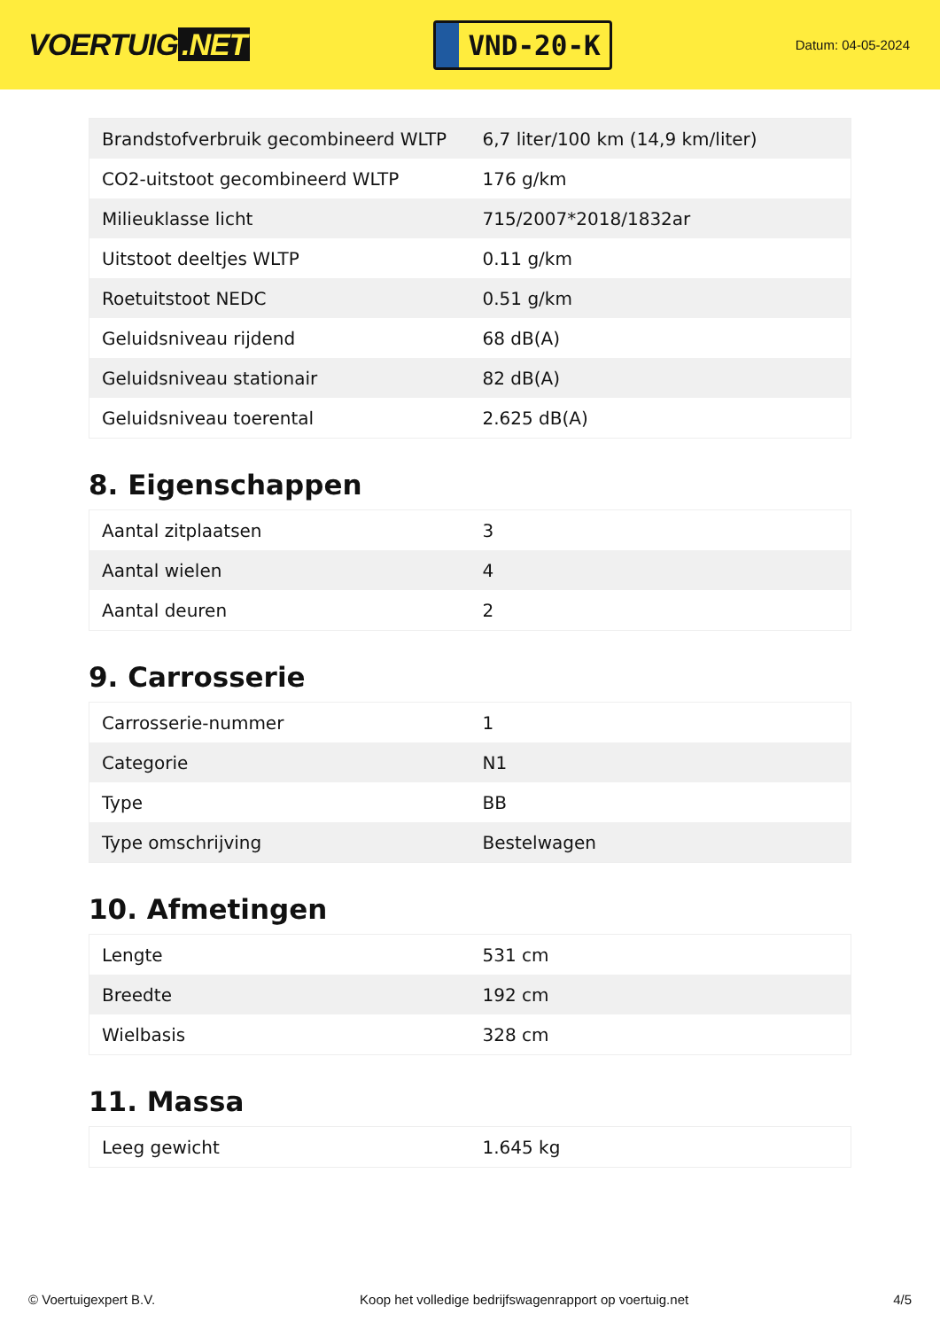VOERTUIG.NET
VND-20-K
Datum: 04-05-2024
| Brandstofverbruik gecombineerd WLTP | 6,7 liter/100 km (14,9 km/liter) |
| CO2-uitstoot gecombineerd WLTP | 176 g/km |
| Milieuklasse licht | 715/2007*2018/1832ar |
| Uitstoot deeltjes WLTP | 0.11 g/km |
| Roetuitstoot NEDC | 0.51 g/km |
| Geluidsniveau rijdend | 68 dB(A) |
| Geluidsniveau stationair | 82 dB(A) |
| Geluidsniveau toerental | 2.625 dB(A) |
8. Eigenschappen
| Aantal zitplaatsen | 3 |
| Aantal wielen | 4 |
| Aantal deuren | 2 |
9. Carrosserie
| Carrosserie-nummer | 1 |
| Categorie | N1 |
| Type | BB |
| Type omschrijving | Bestelwagen |
10. Afmetingen
| Lengte | 531 cm |
| Breedte | 192 cm |
| Wielbasis | 328 cm |
11. Massa
| Leeg gewicht | 1.645 kg |
© Voertuigexpert B.V. Koop het volledige bedrijfswagenrapport op voertuig.net 4/5